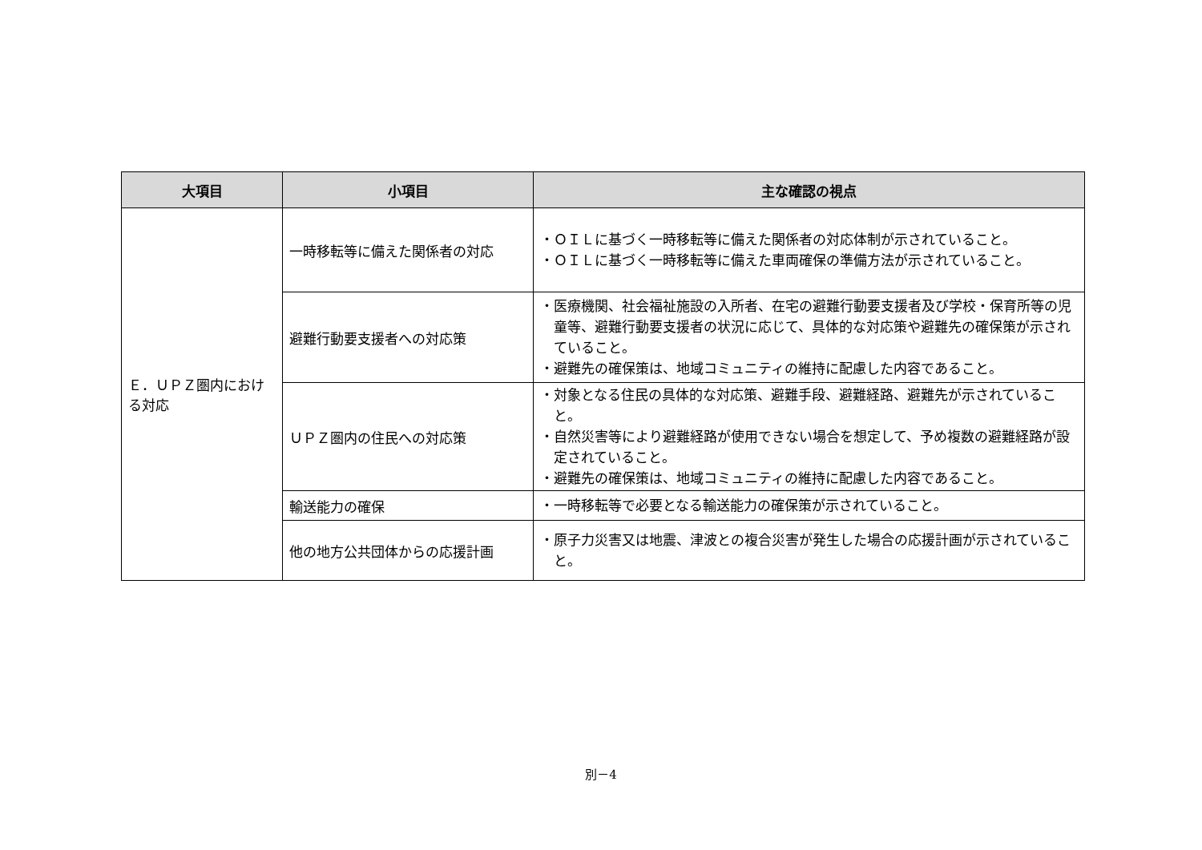| 大項目 | 小項目 | 主な確認の視点 |
| --- | --- | --- |
| Ｅ．ＵＰＺ圏内における対応 | 一時移転等に備えた関係者の対応 | ・ＯＩＬに基づく一時移転等に備えた関係者の対応体制が示されていること。 ・ＯＩＬに基づく一時移転等に備えた車両確保の準備方法が示されていること。 |
| | 避難行動要支援者への対応策 | ・医療機関、社会福祉施設の入所者、在宅の避難行動要支援者及び学校・保育所等の児童等、避難行動要支援者の状況に応じて、具体的な対応策や避難先の確保策が示されていること。 ・避難先の確保策は、地域コミュニティの維持に配慮した内容であること。 |
| | ＵＰＺ圏内の住民への対応策 | ・対象となる住民の具体的な対応策、避難手段、避難経路、避難先が示されていること。 ・自然災害等により避難経路が使用できない場合を想定して、予め複数の避難経路が設定されていること。 ・避難先の確保策は、地域コミュニティの維持に配慮した内容であること。 |
| | 輸送能力の確保 | ・一時移転等で必要となる輸送能力の確保策が示されていること。 |
| | 他の地方公共団体からの応援計画 | ・原子力災害又は地震、津波との複合災害が発生した場合の応援計画が示されていること。 |
別－4